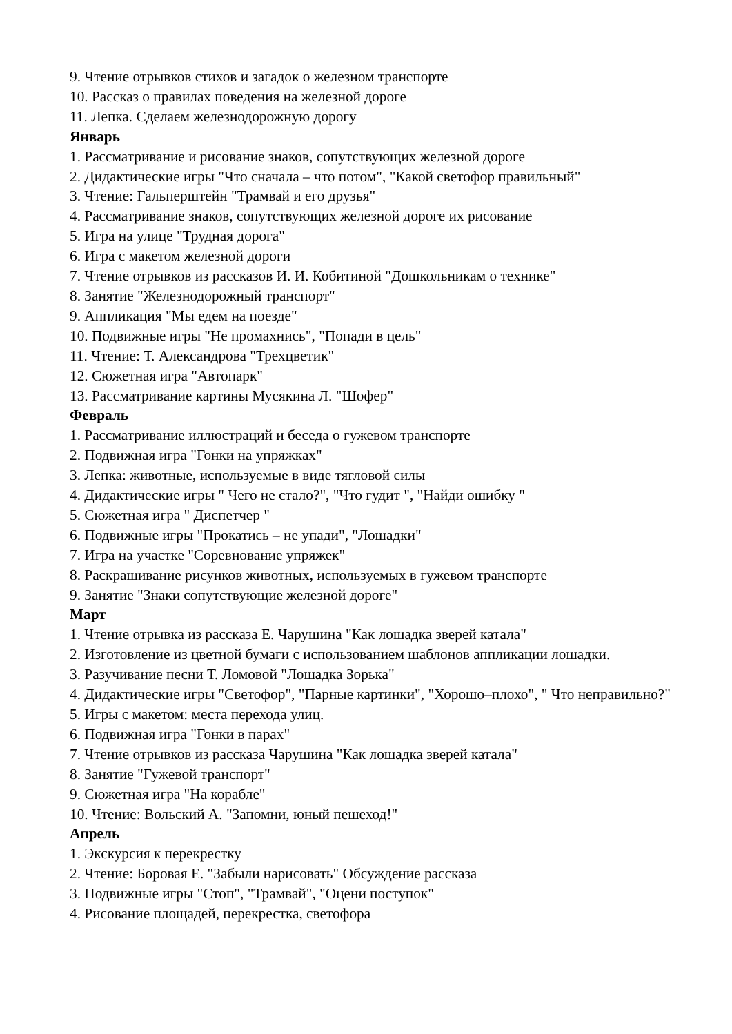9. Чтение отрывков стихов и загадок о железном транспорте
10. Рассказ о правилах поведения на железной дороге
11. Лепка. Сделаем железнодорожную дорогу
Январь
1. Рассматривание и рисование знаков, сопутствующих железной дороге
2. Дидактические игры "Что сначала – что потом", "Какой светофор правильный"
3. Чтение: Гальперштейн "Трамвай и его друзья"
4. Рассматривание знаков, сопутствующих железной дороге их рисование
5. Игра на улице "Трудная дорога"
6. Игра с макетом железной дороги
7. Чтение отрывков из рассказов И. И. Кобитиной "Дошкольникам о технике"
8. Занятие "Железнодорожный транспорт"
9. Аппликация "Мы едем на поезде"
10. Подвижные игры "Не промахнись", "Попади в цель"
11. Чтение: Т. Александрова "Трехцветик"
12. Сюжетная игра "Автопарк"
13. Рассматривание картины Мусякина Л. "Шофер"
Февраль
1. Рассматривание иллюстраций и беседа о гужевом транспорте
2. Подвижная игра "Гонки на упряжках"
3. Лепка: животные, используемые в виде тягловой силы
4. Дидактические игры " Чего не стало?", "Что гудит ", "Найди ошибку "
5. Сюжетная игра " Диспетчер "
6. Подвижные игры "Прокатись – не упади", "Лошадки"
7. Игра на участке "Соревнование упряжек"
8. Раскрашивание рисунков животных, используемых в гужевом транспорте
9. Занятие "Знаки сопутствующие железной дороге"
Март
1. Чтение отрывка из рассказа Е. Чарушина "Как лошадка зверей катала"
2. Изготовление из цветной бумаги с использованием шаблонов аппликации лошадки.
3. Разучивание песни Т. Ломовой "Лошадка Зорька"
4. Дидактические игры "Светофор", "Парные картинки", "Хорошо–плохо", " Что неправильно?"
5. Игры с макетом: места перехода улиц.
6. Подвижная игра "Гонки в парах"
7. Чтение отрывков из рассказа Чарушина "Как лошадка зверей катала"
8. Занятие "Гужевой транспорт"
9. Сюжетная игра "На корабле"
10. Чтение: Вольский А. "Запомни, юный пешеход!"
Апрель
1. Экскурсия к перекрестку
2. Чтение: Боровая Е. "Забыли нарисовать" Обсуждение рассказа
3. Подвижные игры "Стоп", "Трамвай", "Оцени поступок"
4. Рисование площадей, перекрестка, светофора